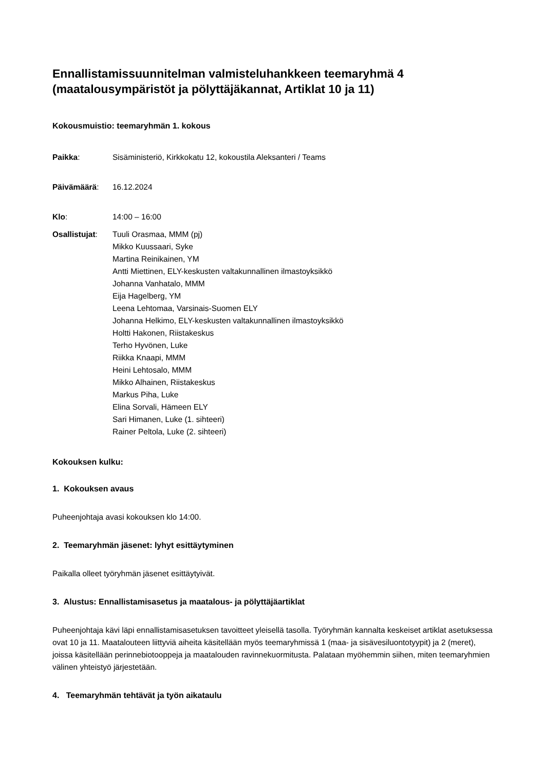Ennallistamissuunnitelman valmisteluhankkeen teemaryhmä 4 (maatalousympäristöt ja pölyttäjäkannat, Artiklat 10 ja 11)
Kokousmuistio: teemaryhmän 1. kokous
Paikka: Sisäministeriö, Kirkkokatu 12, kokoustila Aleksanteri / Teams
Päivämäärä: 16.12.2024
Klo: 14:00 – 16:00
Osallistujat:
Tuuli Orasmaa, MMM (pj)
Mikko Kuussaari, Syke
Martina Reinikainen, YM
Antti Miettinen, ELY-keskusten valtakunnallinen ilmastoyksikkö
Johanna Vanhatalo, MMM
Eija Hagelberg, YM
Leena Lehtomaa, Varsinais-Suomen ELY
Johanna Helkimo, ELY-keskusten valtakunnallinen ilmastoyksikkö
Holtti Hakonen, Riistakeskus
Terho Hyvönen, Luke
Riikka Knaapi, MMM
Heini Lehtosalo, MMM
Mikko Alhainen, Riistakeskus
Markus Piha, Luke
Elina Sorvali, Hämeen ELY
Sari Himanen, Luke (1. sihteeri)
Rainer Peltola, Luke (2. sihteeri)
Kokouksen kulku:
1. Kokouksen avaus
Puheenjohtaja avasi kokouksen klo 14:00.
2. Teemaryhmän jäsenet: lyhyt esittäytyminen
Paikalla olleet työryhmän jäsenet esittäytyivät.
3. Alustus: Ennallistamisasetus ja maatalous- ja pölyttäjäartiklat
Puheenjohtaja kävi läpi ennallistamisasetuksen tavoitteet yleisellä tasolla. Työryhmän kannalta keskeiset artiklat asetuksessa ovat 10 ja 11. Maatalouteen liittyviä aiheita käsitellään myös teemaryhmissä 1 (maa- ja sisävesiluontotyypit) ja 2 (meret), joissa käsitellään perinnebiotooppeja ja maatalouden ravinnekuormitusta. Palataan myöhemmin siihen, miten teemaryhmien välinen yhteistyö järjestetään.
4. Teemaryhmän tehtävät ja työn aikataulu